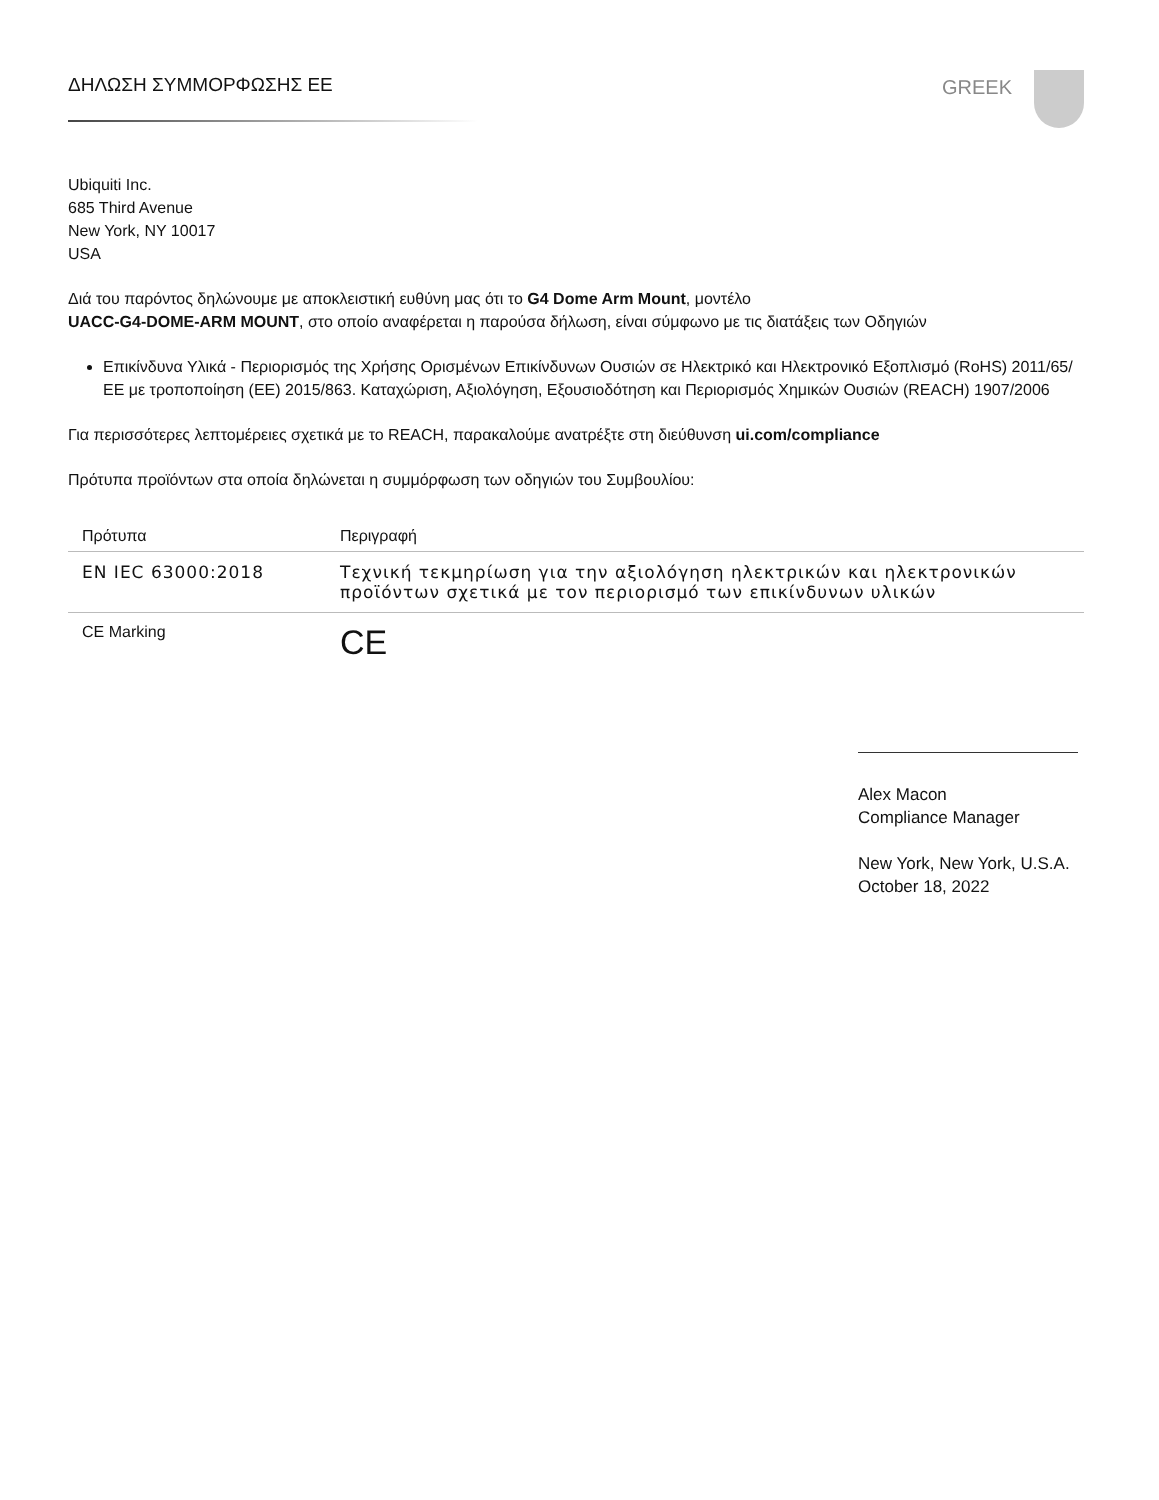ΔΗΛΩΣΗ ΣΥΜΜΟΡΦΩΣΗΣ ΕΕ GREEK
Ubiquiti Inc.
685 Third Avenue
New York, NY 10017
USA
Διά του παρόντος δηλώνουμε με αποκλειστική ευθύνη μας ότι το G4 Dome Arm Mount, μοντέλο
UACC-G4-DOME-ARM MOUNT, στο οποίο αναφέρεται η παρούσα δήλωση, είναι σύμφωνο με τις διατάξεις των Οδηγιών
Επικίνδυνα Υλικά - Περιορισμός της Χρήσης Ορισμένων Επικίνδυνων Ουσιών σε Ηλεκτρικό και Ηλεκτρονικό Εξοπλισμό (RoHS) 2011/65/ΕΕ με τροποποίηση (ΕΕ) 2015/863. Καταχώριση, Αξιολόγηση, Εξουσιοδότηση και Περιορισμός Χημικών Ουσιών (REACH) 1907/2006
Για περισσότερες λεπτομέρειες σχετικά με το REACH, παρακαλούμε ανατρέξτε στη διεύθυνση ui.com/compliance
Πρότυπα προϊόντων στα οποία δηλώνεται η συμμόρφωση των οδηγιών του Συμβουλίου:
| Πρότυπα | Περιγραφή |
| --- | --- |
| EN IEC 63000:2018 | Τεχνική τεκμηρίωση για την αξιολόγηση ηλεκτρικών και ηλεκτρονικών προϊόντων σχετικά με τον περιορισμό των επικίνδυνων υλικών |
| CE Marking | CE |
Alex Macon
Compliance Manager
New York, New York, U.S.A.
October 18, 2022